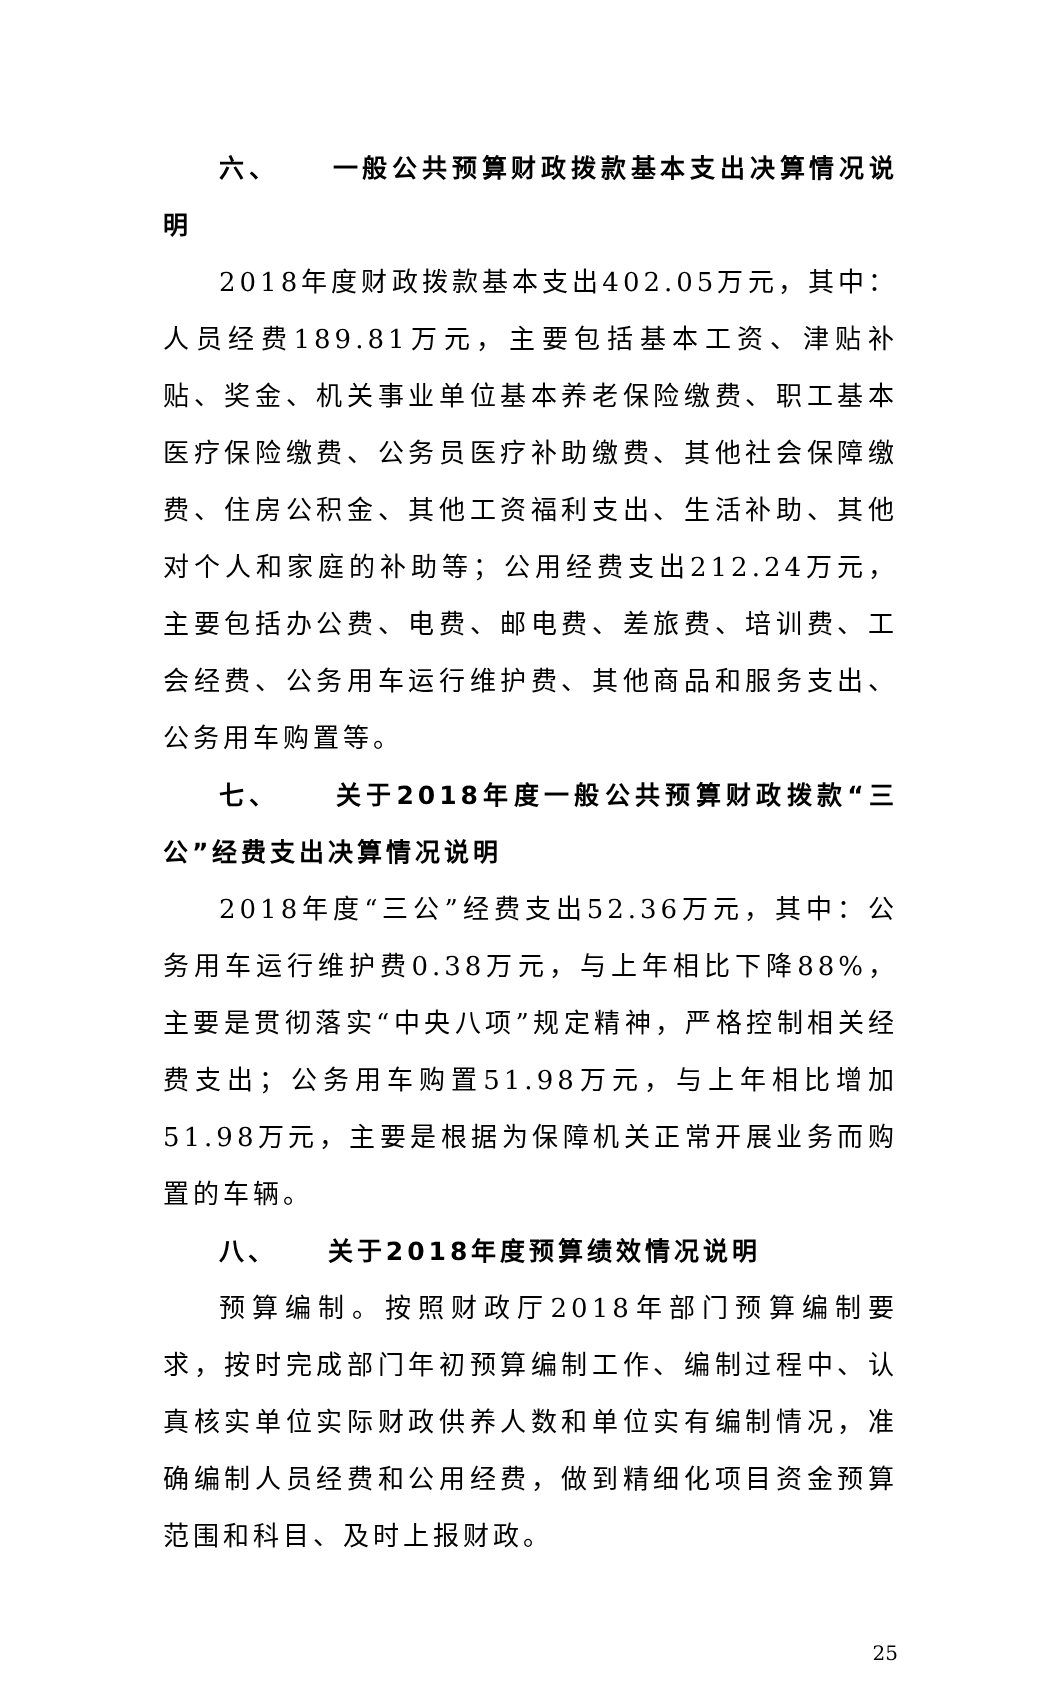六、 一般公共预算财政拨款基本支出决算情况说明
2018年度财政拨款基本支出402.05万元，其中：人员经费189.81万元，主要包括基本工资、津贴补贴、奖金、机关事业单位基本养老保险缴费、职工基本医疗保险缴费、公务员医疗补助缴费、其他社会保障缴费、住房公积金、其他工资福利支出、生活补助、其他对个人和家庭的补助等；公用经费支出212.24万元，主要包括办公费、电费、邮电费、差旅费、培训费、工会经费、公务用车运行维护费、其他商品和服务支出、公务用车购置等。
七、 关于2018年度一般公共预算财政拨款“三公”经费支出决算情况说明
2018年度“三公”经费支出52.36万元，其中：公务用车运行维护费0.38万元，与上年相比下降88%，主要是贯彻落实“中央八项”规定精神，严格控制相关经费支出；公务用车购置51.98万元，与上年相比增加51.98万元，主要是根据为保障机关正常开展业务而购置的车辆。
八、 关于2018年度预算绩效情况说明
预算编制。按照财政厅2018年部门预算编制要求，按时完成部门年初预算编制工作、编制过程中、认真核实单位实际财政供养人数和单位实有编制情况，准确编制人员经费和公用经费，做到精细化项目资金预算范围和科目、及时上报财政。
25